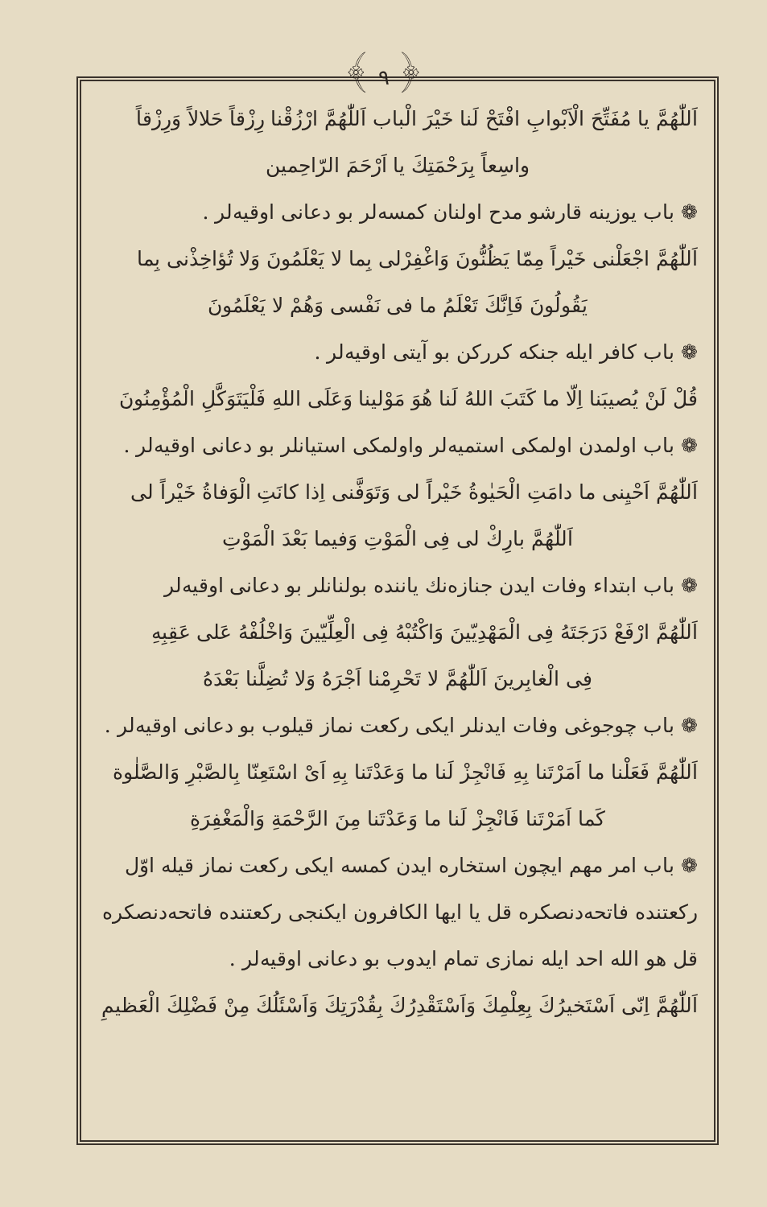﴾ ٩ ﴿
اَللّٰهُمَّ يا مُفَتِّحَ الْاَبْوابِ افْتَحْ لَنا خَيْرَ الْباب اَللّٰهُمَّ ارْزُقْنا رِزْقاً حَلالاً وَرِزْقاً
واسِعاً بِرَحْمَتِكَ يا اَرْحَمَ الرّاحِمين
❁ باب يوزينه قارشو مدح اولنان كمسه‌لر بو دعانى اوقيه‌لر .
اَللّٰهُمَّ اجْعَلْنى خَيْراً مِمّا يَظُنُّونَ وَاغْفِرْلى بِما لا يَعْلَمُونَ وَلا تُؤاخِذْنى بِما
يَقُولُونَ فَاِنَّكَ تَعْلَمُ ما فى نَفْسى وَهُمْ لا يَعْلَمُونَ
❁ باب كافر ايله جنكه كرركن بو آيتى اوقيه‌لر .
قُلْ لَنْ يُصيبَنا اِلّا ما كَتَبَ اللهُ لَنا هُوَ مَوْلينا وَعَلَى اللهِ فَلْيَتَوَكَّلِ الْمُؤْمِنُونَ
❁ باب اولمدن اولمكى استميه‌لر واولمكى استيانلر بو دعانى اوقيه‌لر .
اَللّٰهُمَّ اَحْيِنى ما دامَتِ الْحَيٰوةُ خَيْراً لى وَتَوَفَّنى اِذا كانَتِ الْوَفاةُ خَيْراً لى
اَللّٰهُمَّ بارِكْ لى فِى الْمَوْتِ وَفيما بَعْدَ الْمَوْتِ
❁ باب ابتداء وفات ايدن جنازه‌نك ياننده بولنانلر بو دعانى اوقيه‌لر
اَللّٰهُمَّ ارْفَعْ دَرَجَتَهُ فِى الْمَهْدِيّينَ وَاكْتُبْهُ فِى الْعِلِّيّينَ وَاخْلُفْهُ عَلى عَقِبِهِ
فِى الْغابِرينَ اَللّٰهُمَّ لا تَحْرِمْنا اَجْرَهُ وَلا تُضِلَّنا بَعْدَهُ
❁ باب چوجوغى وفات ايدنلر ايكى ركعت نماز قيلوب بو دعانى اوقيه‌لر .
اَللّٰهُمَّ فَعَلْنا ما اَمَرْتَنا بِهِ فَانْجِزْ لَنا ما وَعَدْتَنا بِهِ اَىْ اسْتَعِنّا بِالصَّبْرِ وَالصَّلٰوة
كَما اَمَرْتَنا فَانْجِزْ لَنا ما وَعَدْتَنا مِنَ الرَّحْمَةِ وَالْمَغْفِرَةِ
❁ باب امر مهم ايچون استخاره ايدن كمسه ايكى ركعت نماز قيله اوّل ركعتنده فاتحه‌دنصكره قل يا ايها الكافرون ايكنجى ركعتنده فاتحه‌دنصكره قل هو الله احد ايله نمازى تمام ايدوب بو دعانى اوقيه‌لر .
اَللّٰهُمَّ اِنّى اَسْتَخيرُكَ بِعِلْمِكَ وَاَسْتَقْدِرُكَ بِقُدْرَتِكَ وَاَسْئَلُكَ مِنْ فَضْلِكَ الْعَظيمِ